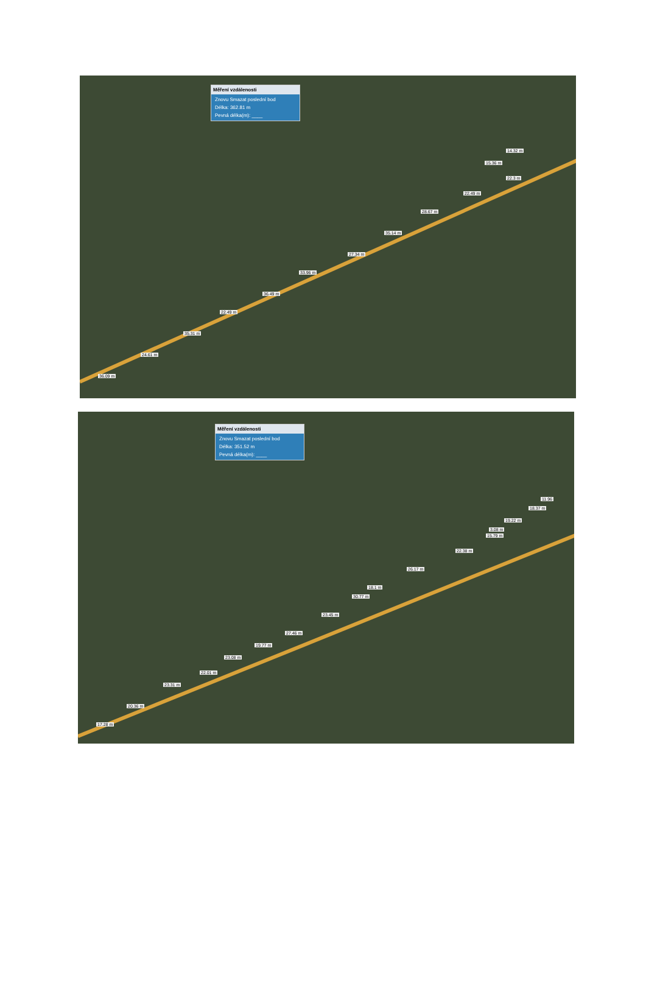Měření vzdálenosti
Znovu Smazat poslední bod
Délka: 362.81 m
Pevná délka(m): ____
14.32 m
15.36 m
22.3 m
22.49 m
28.67 m
35.14 m
27.34 m
33.96 m
36.49 m
22.49 m
35.31 m
24.61 m
36.09 m
Měření vzdálenosti
Znovu Smazat poslední bod
Délka: 351.52 m
Pevná délka(m): ____
11.96
18.37 m
19.22 m
3.08 m
15.79 m
22.38 m
26.17 m
18.1 m
30.77 m
23.45 m
27.46 m
19.77 m
23.08 m
22.01 m
23.31 m
20.36 m
17.28 m